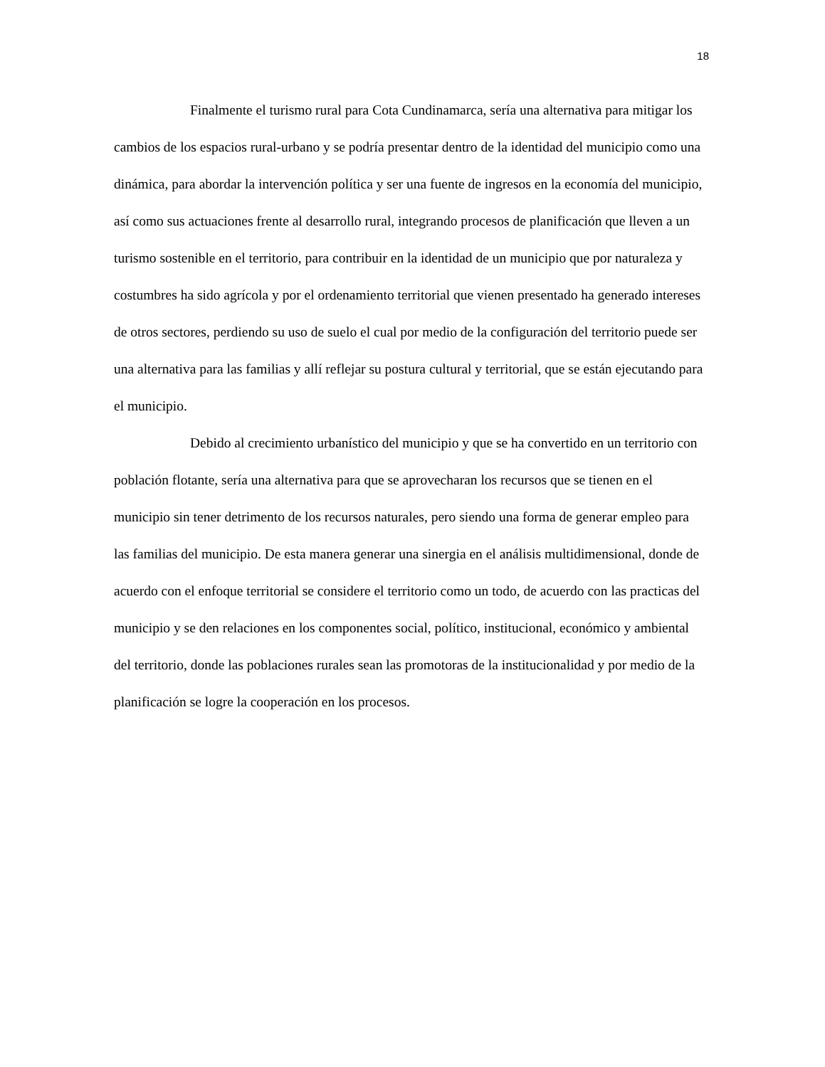18
Finalmente el turismo rural para Cota Cundinamarca, sería una alternativa para mitigar los cambios de los espacios rural-urbano y se podría presentar dentro de la identidad del municipio como una dinámica, para abordar la intervención política y ser una fuente de ingresos en la economía del municipio, así como sus actuaciones frente al desarrollo rural, integrando procesos de planificación que lleven a un turismo sostenible en el territorio, para contribuir en la identidad de un municipio que por naturaleza y costumbres ha sido agrícola y por el ordenamiento territorial que vienen presentado ha generado intereses de otros sectores, perdiendo su uso de suelo el cual por medio de la configuración del territorio puede ser una alternativa para las familias y allí reflejar su postura cultural y territorial, que se están ejecutando para el municipio.
Debido al crecimiento urbanístico del municipio y que se ha convertido en un territorio con población flotante, sería una alternativa para que se aprovecharan los recursos que se tienen en el municipio sin tener detrimento de los recursos naturales, pero siendo una forma de generar empleo para las familias del municipio. De esta manera generar una sinergia en el análisis multidimensional, donde de acuerdo con el enfoque territorial se considere el territorio como un todo, de acuerdo con las practicas del municipio y se den relaciones en los componentes social, político, institucional, económico y ambiental del territorio, donde las poblaciones rurales sean las promotoras de la institucionalidad y por medio de la planificación se logre la cooperación en los procesos.